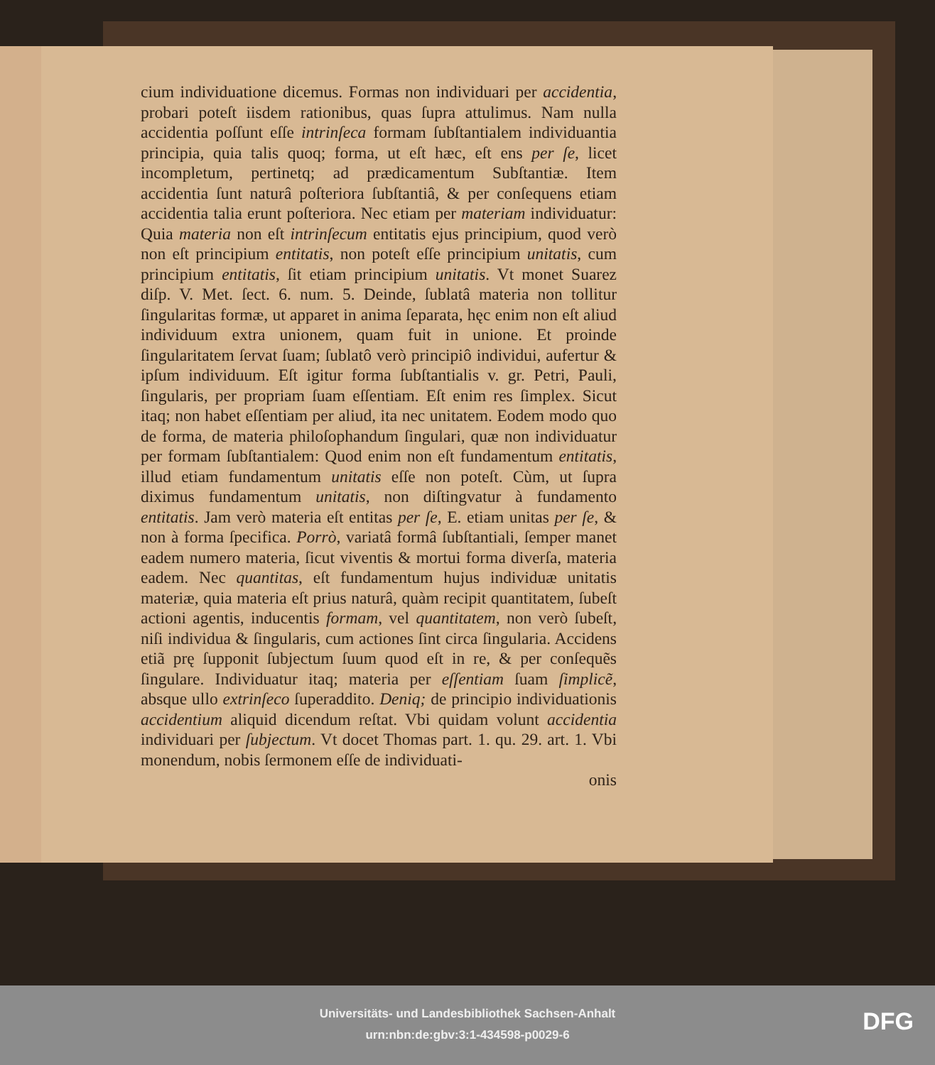cium individuatione dicemus. Formas non individuari per accidentia, probari poteſt iisdem rationibus, quas ſupra attulimus. Nam nulla accidentia poſſunt eſſe intrinſeca formam ſubſtantialem individuantia principia, quia talis quoq; forma, ut eſt hæc, eſt ens per ſe, licet incompletum, pertinetq; ad prædicamentum Subſtantiæ. Item accidentia ſunt naturâ poſteriora ſubſtantiâ, & per conſequens etiam accidentia talia erunt poſteriora. Nec etiam per materiam individuatur: Quia materia non eſt intrinſecum entitatis ejus principium, quod verò non eſt principium entitatis, non poteſt eſſe principium unitatis, cum principium entitatis, ſit etiam principium unitatis. Vt monet Suarez diſp. V. Met. ſect. 6. num. 5. Deinde, ſublatâ materia non tollitur ſingularitas formæ, ut apparet in anima ſeparata, hęc enim non eſt aliud individuum extra unionem, quam fuit in unione. Et proinde ſingularitatem ſervat ſuam; ſublatô verò principiô individui, aufertur & ipſum individuum. Eſt igitur forma ſubſtantialis v. gr. Petri, Pauli, ſingularis, per propriam ſuam eſſentiam. Eſt enim res ſimplex. Sicut itaq; non habet eſſentiam per aliud, ita nec unitatem. Eodem modo quo de forma, de materia philoſophandum ſingulari, quæ non individuatur per formam ſubſtantialem: Quod enim non eſt fundamentum entitatis, illud etiam fundamentum unitatis eſſe non poteſt. Cùm, ut ſupra diximus fundamentum unitatis, non diſtingvatur à fundamento entitatis. Jam verò materia eſt entitas per ſe, E. etiam unitas per ſe, & non à forma ſpecifica. Porrò, variatâ formâ ſubſtantiali, ſemper manet eadem numero materia, ſicut viventis & mortui forma diverſa, materia eadem. Nec quantitas, eſt fundamentum hujus individuæ unitatis materiæ, quia materia eſt prius naturâ, quàm recipit quantitatem, ſubeſt actioni agentis, inducentis formam, vel quantitatem, non verò ſubeſt, niſi individua & ſingularis, cum actiones ſint circa ſingularia. Accidens etiã prę ſupponit ſubjectum ſuum quod eſt in re, & per conſequẽs ſingulare. Individuatur itaq; materia per eſſentiam ſuam ſimplicẽ, absque ullo extrinſeco ſuperaddito. Deniq; de principio individuationis accidentium aliquid dicendum reſtat. Vbi quidam volunt accidentia individuari per ſubjectum. Vt docet Thomas part. 1. qu. 29. art. 1. Vbi monendum, nobis ſermonem eſſe de individuati-
onis
Universitäts- und Landesbibliothek Sachsen-Anhalt
urn:nbn:de:gbv:3:1-434598-p0029-6
DFG